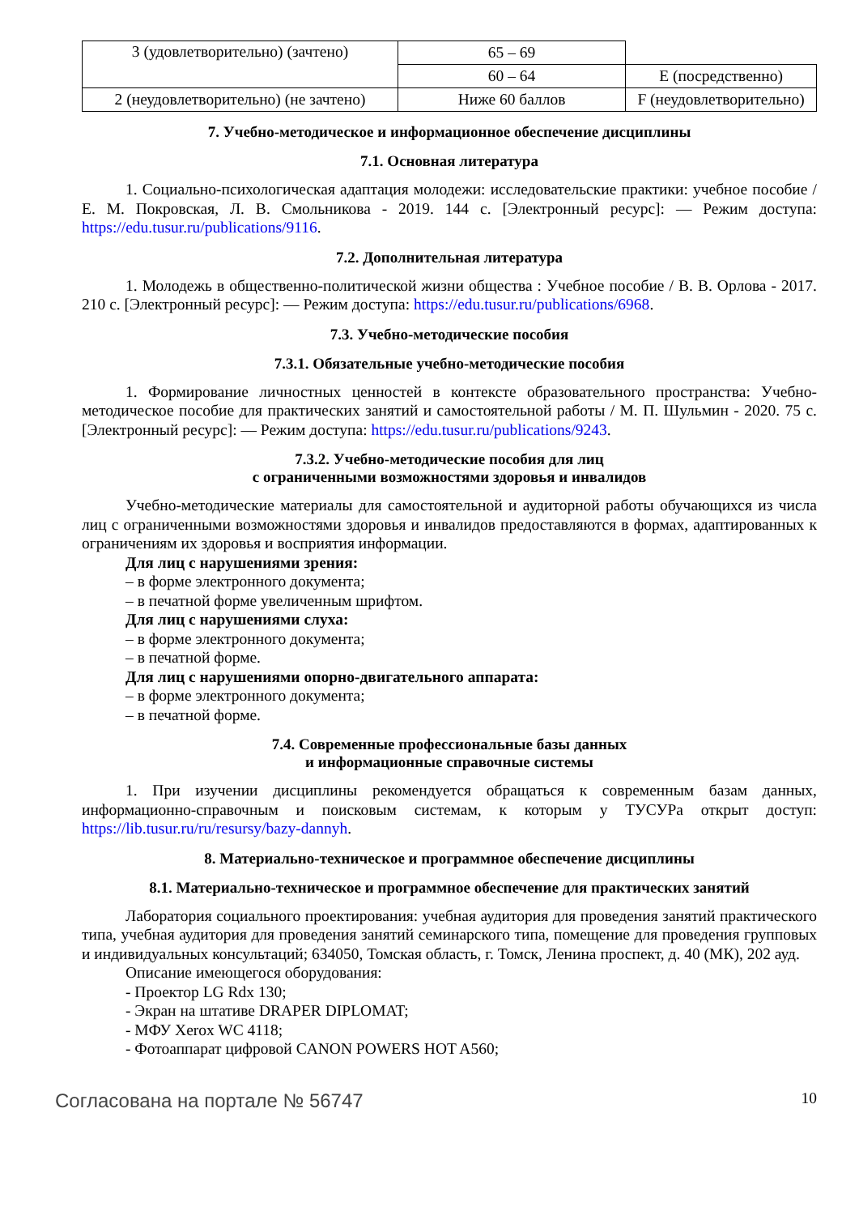| 3 (удовлетворительно) (зачтено) | 65 – 69 | |
| | 60 – 64 | E (посредственно) |
| 2 (неудовлетворительно) (не зачтено) | Ниже 60 баллов | F (неудовлетворительно) |
7. Учебно-методическое и информационное обеспечение дисциплины
7.1. Основная литература
1. Социально-психологическая адаптация молодежи: исследовательские практики: учебное пособие / Е. М. Покровская, Л. В. Смольникова - 2019. 144 с. [Электронный ресурс]: — Режим доступа: https://edu.tusur.ru/publications/9116.
7.2. Дополнительная литература
1. Молодежь в общественно-политической жизни общества : Учебное пособие / В. В. Орлова - 2017. 210 с. [Электронный ресурс]: — Режим доступа: https://edu.tusur.ru/publications/6968.
7.3. Учебно-методические пособия
7.3.1. Обязательные учебно-методические пособия
1. Формирование личностных ценностей в контексте образовательного пространства: Учебно-методическое пособие для практических занятий и самостоятельной работы / М. П. Шульмин - 2020. 75 с. [Электронный ресурс]: — Режим доступа: https://edu.tusur.ru/publications/9243.
7.3.2. Учебно-методические пособия для лиц
с ограниченными возможностями здоровья и инвалидов
Учебно-методические материалы для самостоятельной и аудиторной работы обучающихся из числа лиц с ограниченными возможностями здоровья и инвалидов предоставляются в формах, адаптированных к ограничениям их здоровья и восприятия информации.
Для лиц с нарушениями зрения:
– в форме электронного документа;
– в печатной форме увеличенным шрифтом.
Для лиц с нарушениями слуха:
– в форме электронного документа;
– в печатной форме.
Для лиц с нарушениями опорно-двигательного аппарата:
– в форме электронного документа;
– в печатной форме.
7.4. Современные профессиональные базы данных
и информационные справочные системы
1. При изучении дисциплины рекомендуется обращаться к современным базам данных, информационно-справочным и поисковым системам, к которым у ТУСУРа открыт доступ: https://lib.tusur.ru/ru/resursy/bazy-dannyh.
8. Материально-техническое и программное обеспечение дисциплины
8.1. Материально-техническое и программное обеспечение для практических занятий
Лаборатория социального проектирования: учебная аудитория для проведения занятий практического типа, учебная аудитория для проведения занятий семинарского типа, помещение для проведения групповых и индивидуальных консультаций; 634050, Томская область, г. Томск, Ленина проспект, д. 40 (МК), 202 ауд.
Описание имеющегося оборудования:
- Проектор LG Rdx 130;
- Экран на штативе DRAPER DIPLOMAT;
- МФУ Xerox WC 4118;
- Фотоаппарат цифровой CANON POWERS HOT A560;
Согласована на портале № 56747 10